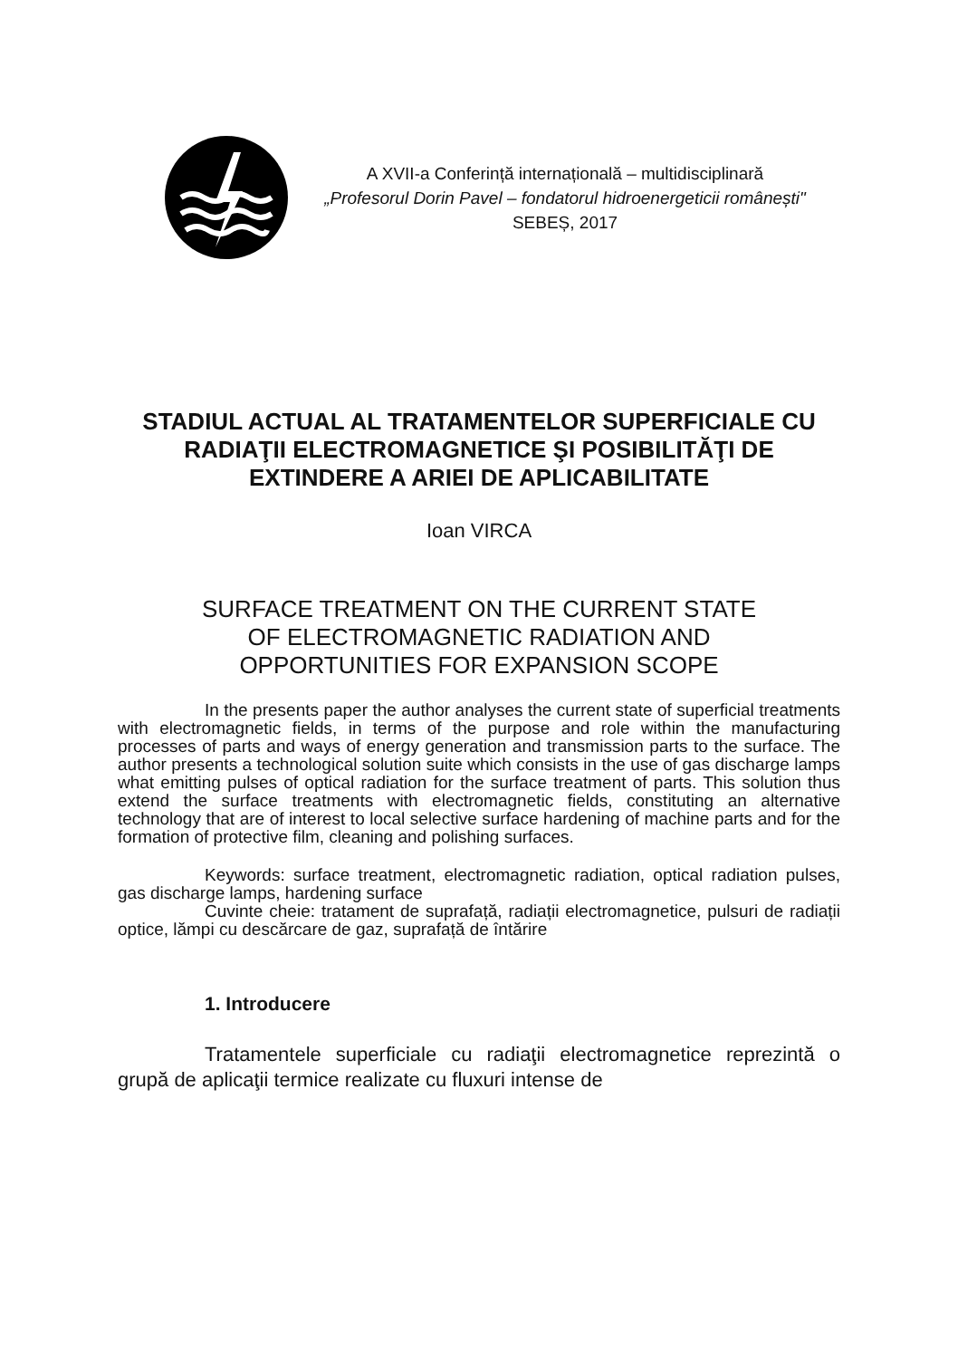A XVII-a Conferință internațională – multidisciplinară
„Profesorul Dorin Pavel – fondatorul hidroenergeticii românești"
SEBEȘ, 2017
STADIUL ACTUAL AL TRATAMENTELOR SUPERFICIALE CU RADIAŢII ELECTROMAGNETICE ŞI POSIBILITĂŢI DE EXTINDERE A ARIEI DE APLICABILITATE
Ioan VIRCA
SURFACE TREATMENT ON THE CURRENT STATE
OF ELECTROMAGNETIC RADIATION AND
OPPORTUNITIES FOR EXPANSION SCOPE
In the presents paper the author analyses the current state of superficial treatments with electromagnetic fields, in terms of the purpose and role within the manufacturing processes of parts and ways of energy generation and transmission parts to the surface. The author presents a technological solution suite which consists in the use of gas discharge lamps what emitting pulses of optical radiation for the surface treatment of parts. This solution thus extend the surface treatments with electromagnetic fields, constituting an alternative technology that are of interest to local selective surface hardening of machine parts and for the formation of protective film, cleaning and polishing surfaces.
Keywords: surface treatment, electromagnetic radiation, optical radiation pulses, gas discharge lamps, hardening surface
Cuvinte cheie: tratament de suprafață, radiații electromagnetice, pulsuri de radiații optice, lămpi cu descărcare de gaz, suprafață de întărire
1. Introducere
Tratamentele superficiale cu radiaţii electromagnetice reprezintă o grupă de aplicaţii termice realizate cu fluxuri intense de